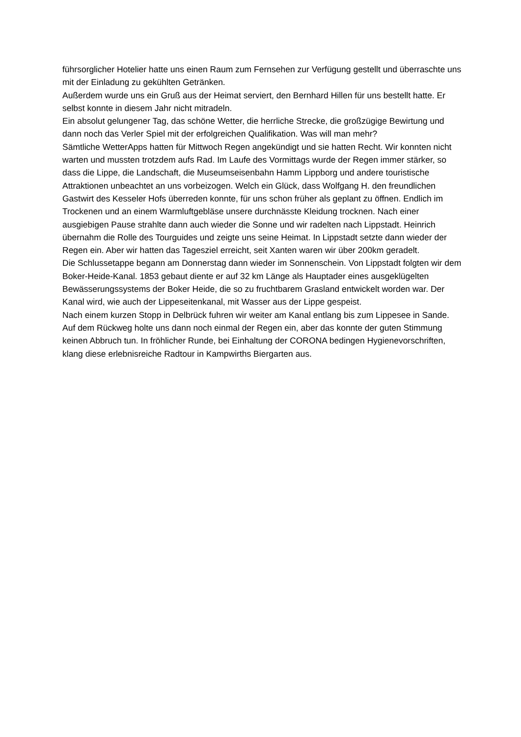führsorglicher Hotelier hatte uns einen Raum zum Fernsehen zur Verfügung gestellt und überraschte uns mit der Einladung zu gekühlten Getränken.
Außerdem wurde uns ein Gruß aus der Heimat serviert, den Bernhard Hillen für uns bestellt hatte. Er selbst konnte in diesem Jahr nicht mitradeln.
Ein absolut gelungener Tag, das schöne Wetter, die herrliche Strecke, die großzügige Bewirtung und dann noch das Verler Spiel mit der erfolgreichen Qualifikation. Was will man mehr?
Sämtliche WetterApps hatten für Mittwoch Regen angekündigt und sie hatten Recht. Wir konnten nicht warten und mussten trotzdem aufs Rad. Im Laufe des Vormittags wurde der Regen immer stärker, so dass die Lippe, die Landschaft, die Museumseisenbahn Hamm Lippborg und andere touristische Attraktionen unbeachtet an uns vorbeizogen. Welch ein Glück, dass Wolfgang H. den freundlichen Gastwirt des Kesseler Hofs überreden konnte, für uns schon früher als geplant zu öffnen. Endlich im Trockenen und an einem Warmluftgebläse unsere durchnässte Kleidung trocknen. Nach einer ausgiebigen Pause strahlte dann auch wieder die Sonne und wir radelten nach Lippstadt. Heinrich übernahm die Rolle des Tourguides und zeigte uns seine Heimat. In Lippstadt setzte dann wieder der Regen ein. Aber wir hatten das Tagesziel erreicht, seit Xanten waren wir über 200km geradelt.
Die Schlussetappe begann am Donnerstag dann wieder im Sonnenschein. Von Lippstadt folgten wir dem Boker-Heide-Kanal. 1853 gebaut diente er auf 32 km Länge als Hauptader eines ausgeklügelten Bewässerungssystems der Boker Heide, die so zu fruchtbarem Grasland entwickelt worden war. Der Kanal wird, wie auch der Lippeseitenkanal, mit Wasser aus der Lippe gespeist.
Nach einem kurzen Stopp in Delbrück fuhren wir weiter am Kanal entlang bis zum Lippesee in Sande. Auf dem Rückweg holte uns dann noch einmal der Regen ein, aber das konnte der guten Stimmung keinen Abbruch tun. In fröhlicher Runde, bei Einhaltung der CORONA bedingen Hygienevorschriften, klang diese erlebnisreiche Radtour in Kampwirths Biergarten aus.